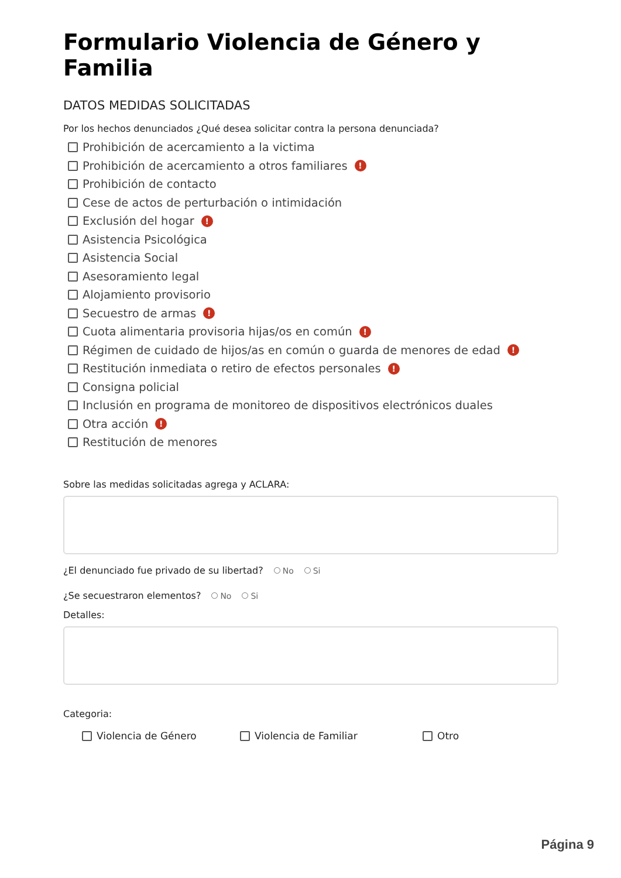Formulario Violencia de Género y Familia
DATOS MEDIDAS SOLICITADAS
Por los hechos denunciados ¿Qué desea solicitar contra la persona denunciada?
Prohibición de acercamiento a la victima
Prohibición de acercamiento a otros familiares !
Prohibición de contacto
Cese de actos de perturbación o intimidación
Exclusión del hogar !
Asistencia Psicológica
Asistencia Social
Asesoramiento legal
Alojamiento provisorio
Secuestro de armas !
Cuota alimentaria provisoria hijas/os en común !
Régimen de cuidado de hijos/as en común o guarda de menores de edad !
Restitución inmediata o retiro de efectos personales !
Consigna policial
Inclusión en programa de monitoreo de dispositivos electrónicos duales
Otra acción !
Restitución de menores
Sobre las medidas solicitadas agrega y ACLARA:
¿El denunciado fue privado de su libertad? No Si
¿Se secuestraron elementos? No Si
Detalles:
Categoria:
Violencia de Género Violencia de Familiar Otro
Página 9